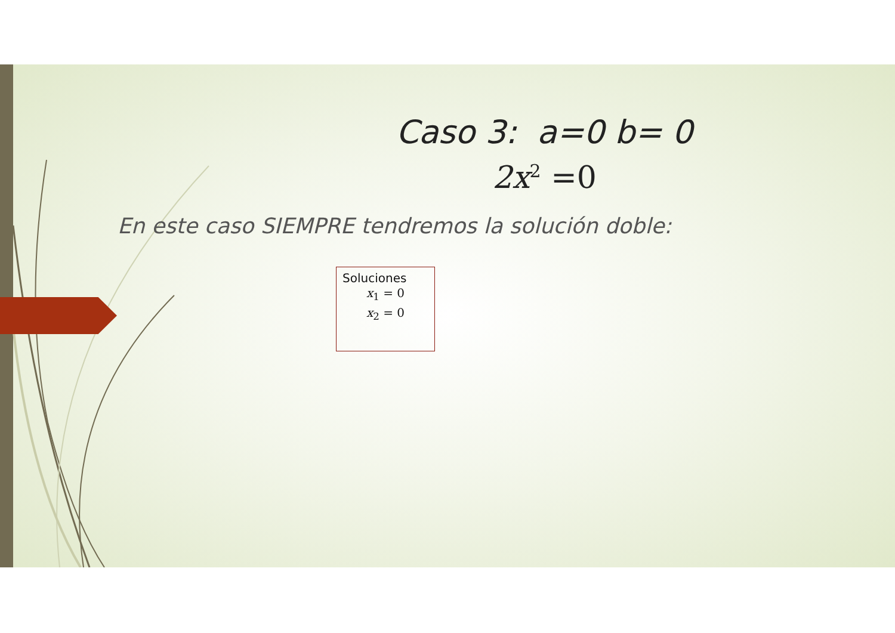Caso 3: a=0 b= 0
2x<sup>2</sup> =0
En este caso SIEMPRE tendremos la solución doble:
Soluciones
x<sub>1</sub> = 0
x<sub>2</sub> = 0